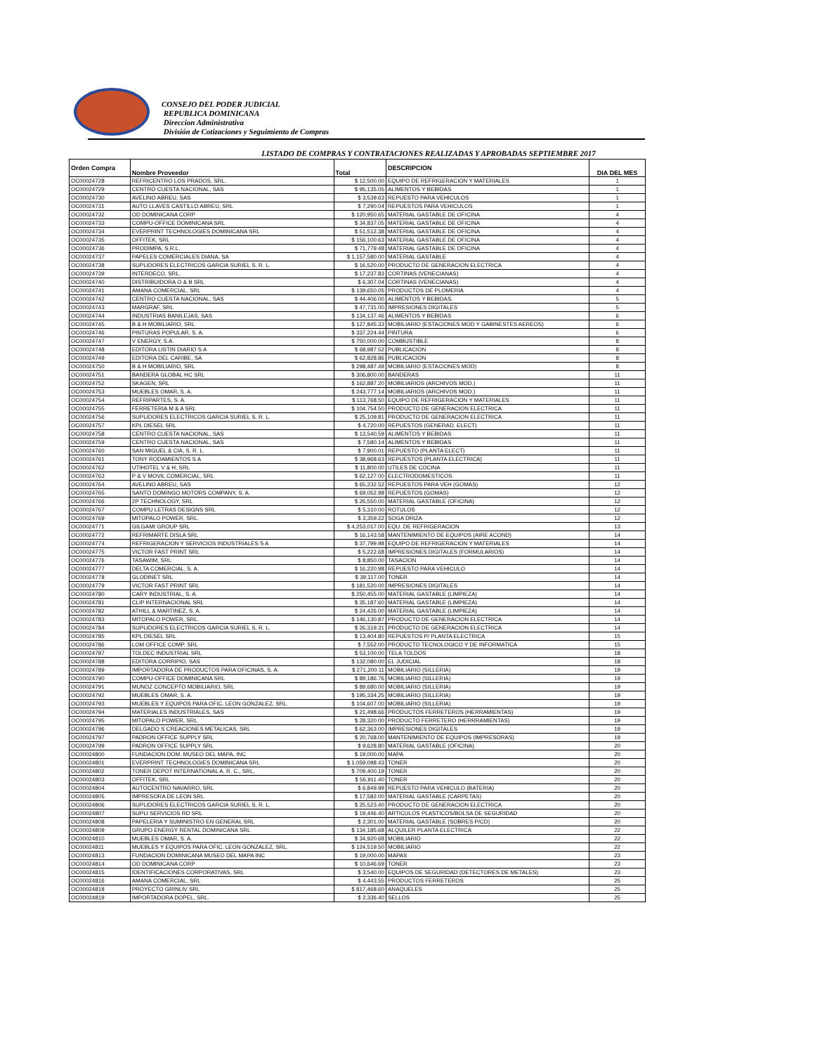CONSEJO DEL PODER JUDICIAL
REPUBLICA DOMINICANA
Direccion Administrativa
División de Cotizaciones y Seguimiento de Compras
LISTADO DE COMPRAS Y CONTRATACIONES REALIZADAS Y APROBADAS SEPTIEMBRE 2017
| Orden Compra | Nombre Proveedor | Total | DESCRIPCION | DIA DEL MES |
| --- | --- | --- | --- | --- |
| OC00024728 | REFRICENTRO LOS PRADOS, SRL. | $ 12,500.00 | EQUIPO DE REFRIGERACION Y MATERIALES | 1 |
| OC00024729 | CENTRO CUESTA NACIONAL, SAS | $ 95,135.05 | ALIMENTOS Y BEBIDAS | 1 |
| OC00024730 | AVELINO ABREU, SAS | $ 3,539.63 | REPUESTO PARA VEHICULOS | 1 |
| OC00024731 | AUTO LLAVES CASTILLO ABREU, SRL | $ 7,290.04 | REPUESTOS PARA VEHICULOS | 1 |
| OC00024732 | OD DOMINICANA CORP | $ 120,950.65 | MATERIAL GASTABLE DE OFICINA | 4 |
| OC00024733 | COMPU-OFFICE DOMINICANA SRL | $ 34,837.05 | MATERIAL GASTABLE DE OFICINA | 4 |
| OC00024734 | EVERPRINT TECHNOLOGIES DOMINICANA SRL | $ 51,512.38 | MATERIAL GASTABLE DE OFICINA | 4 |
| OC00024735 | OFFITEK, SRL | $ 156,100.63 | MATERIAL GASTABLE DE OFICINA | 4 |
| OC00024736 | PRODIMPA, S.R.L. | $ 71,779.48 | MATERIAL GASTABLE DE OFICINA | 4 |
| OC00024737 | PAPELES COMERCIALES DIANA, SA | $ 1,157,580.00 | MATERIAL GASTABLE | 4 |
| OC00024738 | SUPLIDORES ELECTRICOS GARCIA SURIEL S. R. L. | $ 16,520.00 | PRODUCTO DE GENERACION ELECTRICA | 4 |
| OC00024739 | INTERDECO, SRL. | $ 17,237.83 | CORTINAS (VENECIANAS) | 4 |
| OC00024740 | DISTRIBUIDORA O & B SRL | $ 6,307.04 | CORTINAS (VENECIANAS) | 4 |
| OC00024741 | AMANA COMERCIAL, SRL | $ 139,650.05 | PRODUCTOS DE PLOMERIA | 4 |
| OC00024742 | CENTRO CUESTA NACIONAL, SAS | $ 44,406.00 | ALIMENTOS Y BEBIDAS. | 5 |
| OC00024743 | MARGRAF, SRL | $ 47,731.00 | IMPRESIONES DIGITALES | 5 |
| OC00024744 | INDUSTRIAS BANILEJAS, SAS | $ 134,137.46 | ALIMENTOS Y BEBIDAS | 6 |
| OC00024745 | B & H MOBILIARIO, SRL | $ 127,845.33 | MOBILIARIO (ESTACIONES MOD Y GABINESTES AEREOS) | 6 |
| OC00024746 | PINTURAS POPULAR, S. A. | $ 337,224.44 | PINTURA | 6 |
| OC00024747 | V ENERGY, S.A. | $ 750,000.00 | COMBUSTIBLE | 8 |
| OC00024748 | EDITORA LISTIN DIARIO S A | $ 68,987.52 | PUBLICACION | 8 |
| OC00024749 | EDITORA DEL CARIBE, SA | $ 62,828.86 | PUBLICACION | 8 |
| OC00024750 | B & H MOBILIARIO, SRL | $ 298,487.49 | MOBILIARIO (ESTACIONES MOD) | 8 |
| OC00024751 | BANDERA GLOBAL HC SRL | $ 306,800.00 | BANDERAS | 11 |
| OC00024752 | SKAGEN, SRL | $ 162,887.20 | MOBILIARIOS (ARCHIVOS MOD.) | 11 |
| OC00024753 | MUEBLES OMAR, S. A. | $ 243,777.14 | MOBILIARIOS (ARCHIVOS MOD.) | 11 |
| OC00024754 | REFRIPARTES, S. A. | $ 113,768.50 | EQUIPO DE REFRIGERACION Y MATERIALES | 11 |
| OC00024755 | FERRETERIA M & A SRL | $ 104,754.50 | PRODUCTO DE GENERACION ELECTRICA | 11 |
| OC00024756 | SUPLIDORES ELECTRICOS GARCIA SURIEL S. R. L. | $ 25,109.81 | PRODUCTO DE GENERACION ELECTRICA | 11 |
| OC00024757 | KPL DIESEL SRL | $ 4,720.00 | REPUESTOS (GENERAD. ELECT) | 11 |
| OC00024758 | CENTRO CUESTA NACIONAL, SAS | $ 13,540.59 | ALIMENTOS Y BEBIDAS | 11 |
| OC00024759 | CENTRO CUESTA NACIONAL, SAS | $ 7,580.14 | ALIMENTOS Y BEBIDAS | 11 |
| OC00024760 | SAN MIGUEL & CIA, S. R. L. | $ 7,900.01 | REPUESTO (PLANTA ELECT) | 11 |
| OC00024761 | TONY RODAMIENTOS S A | $ 38,968.63 | REPUESTOS (PLANTA ELECTRICA) | 11 |
| OC00024762 | UTIHOTEL V & H, SRL | $ 11,800.00 | UTILES DE COCINA | 11 |
| OC00024763 | P & V MOVIL COMERCIAL, SRL | $ 62,127.00 | ELECTRODOMESTICOS | 11 |
| OC00024764 | AVELINO ABREU, SAS | $ 65,232.52 | REPUESTOS PARA VEH (GOMAS) | 12 |
| OC00024765 | SANTO DOMINGO MOTORS COMPANY, S. A. | $ 69,052.98 | REPUESTOS (GOMAS) | 12 |
| OC00024766 | 2P TECHNOLOGY, SRL | $ 26,550.00 | MATERIAL GASTABLE (OFICINA) | 12 |
| OC00024767 | COMPU LETRAS DESIGNS SRL | $ 5,310.00 | ROTULOS | 12 |
| OC00024769 | MITOPALO POWER, SRL. | $ 3,359.22 | SOGA DRIZA | 12 |
| OC00024771 | GILGAMI GROUP SRL | $ 4,253,017.00 | EQU. DE REFRIGERACION | 13 |
| OC00024772 | REFRIMARTE DISLA SRL | $ 16,143.58 | MANTENIMIENTO DE EQUIPOS (AIRE ACOND) | 14 |
| OC00024774 | REFRIGERACION Y SERVICIOS INDUSTRIALES S A | $ 37,799.98 | EQUIPO DE REFRIGERACION Y MATERIALES | 14 |
| OC00024775 | VICTOR FAST PRINT SRL | $ 5,222.68 | IMPRESIONES DIGITALES (FORMULARIOS) | 14 |
| OC00024776 | TASAWIM, SRL | $ 8,850.00 | TASACION | 14 |
| OC00024777 | DELTA COMERCIAL, S. A. | $ 16,220.98 | REPUESTO PARA VEHICULO | 14 |
| OC00024778 | GLODINET SRL | $ 39,117.00 | TONER | 14 |
| OC00024779 | VICTOR FAST PRINT SRL | $ 181,520.00 | IMPRESIONES DIGITALES | 14 |
| OC00024780 | CARY INDUSTRIAL, S. A. | $ 250,455.00 | MATERIAL GASTABLE (LIMPIEZA) | 14 |
| OC00024781 | CLIP INTERNACIONAL SRL | $ 35,187.60 | MATERIAL GASTABLE (LIMPIEZA) | 14 |
| OC00024782 | ATHILL & MARTINEZ, S. A. | $ 24,426.00 | MATERIAL GASTABLE (LIMPIEZA) | 14 |
| OC00024783 | MITOPALO POWER, SRL. | $ 146,130.87 | PRODUCTO DE GENERACION ELECTRICA | 14 |
| OC00024784 | SUPLIDORES ELECTRICOS GARCIA SURIEL S. R. L. | $ 26,319.31 | PRODUCTO DE GENERACION ELECTRICA | 14 |
| OC00024785 | KPL DIESEL SRL | $ 13,404.80 | REPUESTOS P/ PLANTA ELECTRICA | 15 |
| OC00024786 | LOM OFFICE COMP, SRL | $ 7,552.00 | PRODUCTO TECNOLOGICO Y DE INFORMATICA | 15 |
| OC00024787 | TOLDEC INDUSTRIAL SRL | $ 53,100.00 | TELA TOLDOS | 18 |
| OC00024788 | EDITORA CORRIPIO, SAS | $ 132,080.00 | EL JUDICIAL | 18 |
| OC00024789 | IMPORTADORA DE PRODUCTOS PARA OFICINAS, S. A. | $ 271,200.11 | MOBILIARIO (SILLERIA) | 19 |
| OC00024790 | COMPU-OFFICE DOMINICANA SRL | $ 89,186.76 | MOBILIARIO (SILLERIA) | 19 |
| OC00024791 | MUNOZ CONCEPTO MOBILIARIO, SRL | $ 89,680.00 | MOBILIARIO (SILLERIA) | 19 |
| OC00024792 | MUEBLES OMAR, S. A. | $ 195,334.25 | MOBILIARIO (SILLERIA) | 19 |
| OC00024793 | MUEBLES Y EQUIPOS PARA OFIC. LEON GONZALEZ, SRL. | $ 104,607.00 | MOBILIARIO (SILLERIA) | 19 |
| OC00024794 | MATERIALES INDUSTRIALES, SAS | $ 21,498.66 | PRODUCTOS FERRETEROS (HERRAMIENTAS) | 19 |
| OC00024795 | MITOPALO POWER, SRL. | $ 28,320.00 | PRODUCTO FERRETERO (HERRRAMIENTAS) | 19 |
| OC00024796 | DELGADO S CREACIONES METALICAS, SRL | $ 62,363.00 | IMPRESIONES DIGITALES | 19 |
| OC00024797 | PADRON OFFICE SUPPLY SRL | $ 20,768.00 | MANTENIMIENTO DE EQUIPOS (IMPRESORAS) | 19 |
| OC00024799 | PADRON OFFICE SUPPLY SRL | $ 9,628.80 | MATERIAL GASTABLE (OFICINA) | 20 |
| OC00024800 | FUNDACION DOM. MUSEO DEL MAPA, INC | $ 19,000.00 | MAPA | 20 |
| OC00024801 | EVERPRINT TECHNOLOGIES DOMINICANA SRL | $ 1,059,098.43 | TONER | 20 |
| OC00024802 | TONER DEPOT INTERNATIONAL A. R. C., SRL, | $ 709,400.19 | TONER | 20 |
| OC00024803 | OFFITEK, SRL | $ 56,911.40 | TONER | 20 |
| OC00024804 | AUTOCENTRO NAVARRO, SRL | $ 6,849.99 | REPUESTO PARA VEHICULO (BATERIA) | 20 |
| OC00024805 | IMPRESORA DE LEON SRL | $ 17,582.00 | MATERIAL GASTABLE (CARPETAS) | 20 |
| OC00024806 | SUPLIDORES ELECTRICOS GARCIA SURIEL S. R. L. | $ 25,523.40 | PRODUCTO DE GENERACION ELECTRICA | 20 |
| OC00024807 | SUPLI SERVICIOS RD SRL | $ 19,446.40 | ARTICULOS PLASTICOS/BOLSA DE SEGURIDAD | 20 |
| OC00024808 | PAPELERIA Y SUMINISTRO EN GENERAL SRL | $ 2,301.00 | MATERIAL GASTABLE (SOBRES P/CD) | 20 |
| OC00024809 | GRUPO ENERGY RENTAL DOMINICANA SRL | $ 134,185.68 | ALQUILER PLANTA ELECTRICA | 22 |
| OC00024810 | MUEBLES OMAR, S. A. | $ 34,920.68 | MOBILIARIO | 22 |
| OC00024811 | MUEBLES Y EQUIPOS PARA OFIC. LEON GONZALEZ, SRL. | $ 124,519.50 | MOBILIARIO | 22 |
| OC00024813 | FUNDACION DOMINICANA MUSEO DEL MAPA INC | $ 19,000.00 | MAPAS | 23 |
| OC00024814 | OD DOMINICANA CORP | $ 10,646.69 | TONER | 23 |
| OC00024815 | IDENTIFICACIONES CORPORATIVAS, SRL | $ 3,540.00 | EQUIPOS DE SEGURIDAD (DETECTORES DE METALES) | 23 |
| OC00024816 | AMANA COMERCIAL, SRL | $ 4,443.55 | PRODUCTOS FERRETEROS | 25 |
| OC00024818 | PROYECTO GRINLIV SRL | $ 817,468.60 | ANAQUELES | 25 |
| OC00024819 | IMPORTADORA DOPEL, SRL. | $ 2,336.40 | SELLOS | 25 |